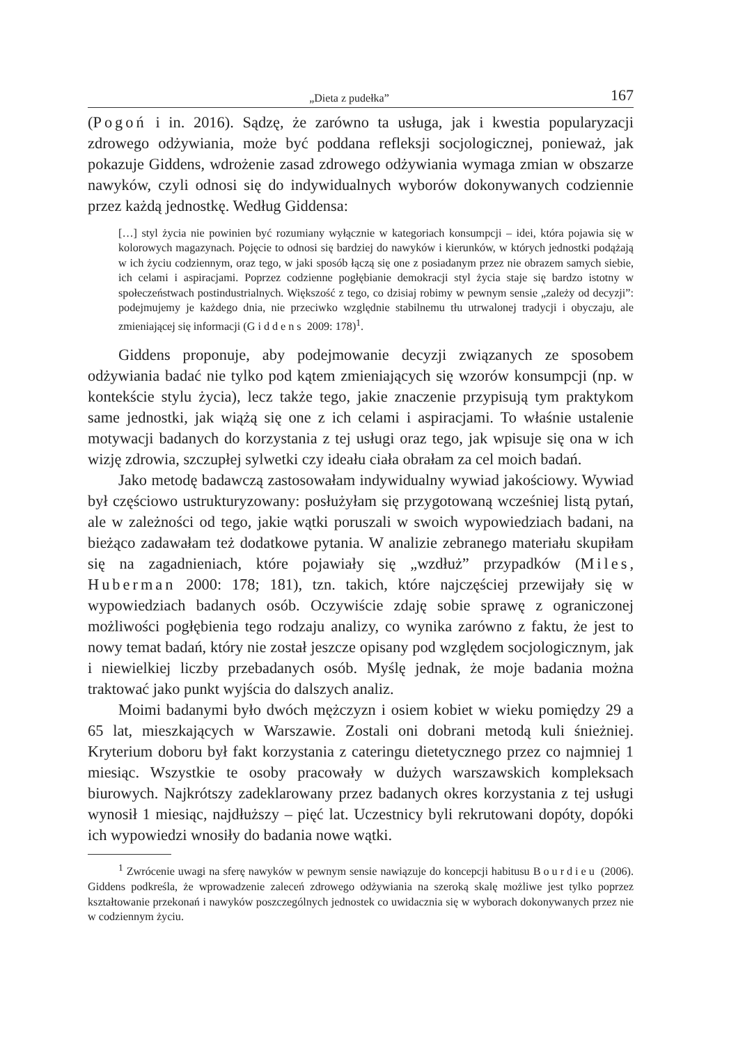„Dieta z pudełka” 167
(Pogoń i in. 2016). Sądzę, że zarówno ta usługa, jak i kwestia popularyzacji zdrowego odżywiania, może być poddana refleksji socjologicznej, ponieważ, jak pokazuje Giddens, wdrożenie zasad zdrowego odżywiania wymaga zmian w obszarze nawyków, czyli odnosi się do indywidualnych wyborów dokonywanych codziennie przez każdą jednostkę. Według Giddensa:
[…] styl życia nie powinien być rozumiany wyłącznie w kategoriach konsumpcji – idei, która pojawia się w kolorowych magazynach. Pojęcie to odnosi się bardziej do nawyków i kierunków, w których jednostki podążają w ich życiu codziennym, oraz tego, w jaki sposób łączą się one z posiadanym przez nie obrazem samych siebie, ich celami i aspiracjami. Poprzez codzienne pogłębianie demokracji styl życia staje się bardzo istotny w społeczeństwach postindustrialnych. Większość z tego, co dzisiaj robimy w pewnym sensie „zależy od decyzji”: podejmujemy je każdego dnia, nie przeciwko względnie stabilnemu tłu utrwalonej tradycji i obyczaju, ale zmieniającej się informacji (Giddens 2009: 178)<sup>1</sup>.
Giddens proponuje, aby podejmowanie decyzji związanych ze sposobem odżywiania badać nie tylko pod kątem zmieniających się wzorów konsumpcji (np. w kontekście stylu życia), lecz także tego, jakie znaczenie przypisują tym praktykom same jednostki, jak wiążą się one z ich celami i aspiracjami. To właśnie ustalenie motywacji badanych do korzystania z tej usługi oraz tego, jak wpisuje się ona w ich wizję zdrowia, szczupłej sylwetki czy ideału ciała obrałam za cel moich badań.
Jako metodę badawczą zastosowałam indywidualny wywiad jakościowy. Wywiad był częściowo ustrukturyzowany: posłużyłam się przygotowaną wcześniej listą pytań, ale w zależności od tego, jakie wątki poruszali w swoich wypowiedziach badani, na bieżąco zadawałam też dodatkowe pytania. W analizie zebranego materiału skupiłam się na zagadnieniach, które pojawiały się „wzdłuż” przypadków (Miles, Huberman 2000: 178; 181), tzn. takich, które najczęściej przewijały się w wypowiedziach badanych osób. Oczywiście zdaję sobie sprawę z ograniczonej możliwości pogłębienia tego rodzaju analizy, co wynika zarówno z faktu, że jest to nowy temat badań, który nie został jeszcze opisany pod względem socjologicznym, jak i niewielkiej liczby przebadanych osób. Myślę jednak, że moje badania można traktować jako punkt wyjścia do dalszych analiz.
Moimi badanymi było dwóch mężczyzn i osiem kobiet w wieku pomiędzy 29 a 65 lat, mieszkających w Warszawie. Zostali oni dobrani metodą kuli śnieżniej. Kryterium doboru był fakt korzystania z cateringu dietetycznego przez co najmniej 1 miesiąc. Wszystkie te osoby pracowały w dużych warszawskich kompleksach biurowych. Najkrótszy zadeklarowany przez badanych okres korzystania z tej usługi wynosił 1 miesiąc, najdłuższy – pięć lat. Uczestnicy byli rekrutowani dopóty, dopóki ich wypowiedzi wnosiły do badania nowe wątki.
<sup>1</sup> Zwrócenie uwagi na sferę nawyków w pewnym sensie nawiązuje do koncepcji habitusu Bourdieu (2006). Giddens podkreśla, że wprowadzenie zaleceń zdrowego odżywiania na szeroką skalę możliwe jest tylko poprzez kształtowanie przekonań i nawyków poszczególnych jednostek co uwidacznia się w wyborach dokonywanych przez nie w codziennym życiu.